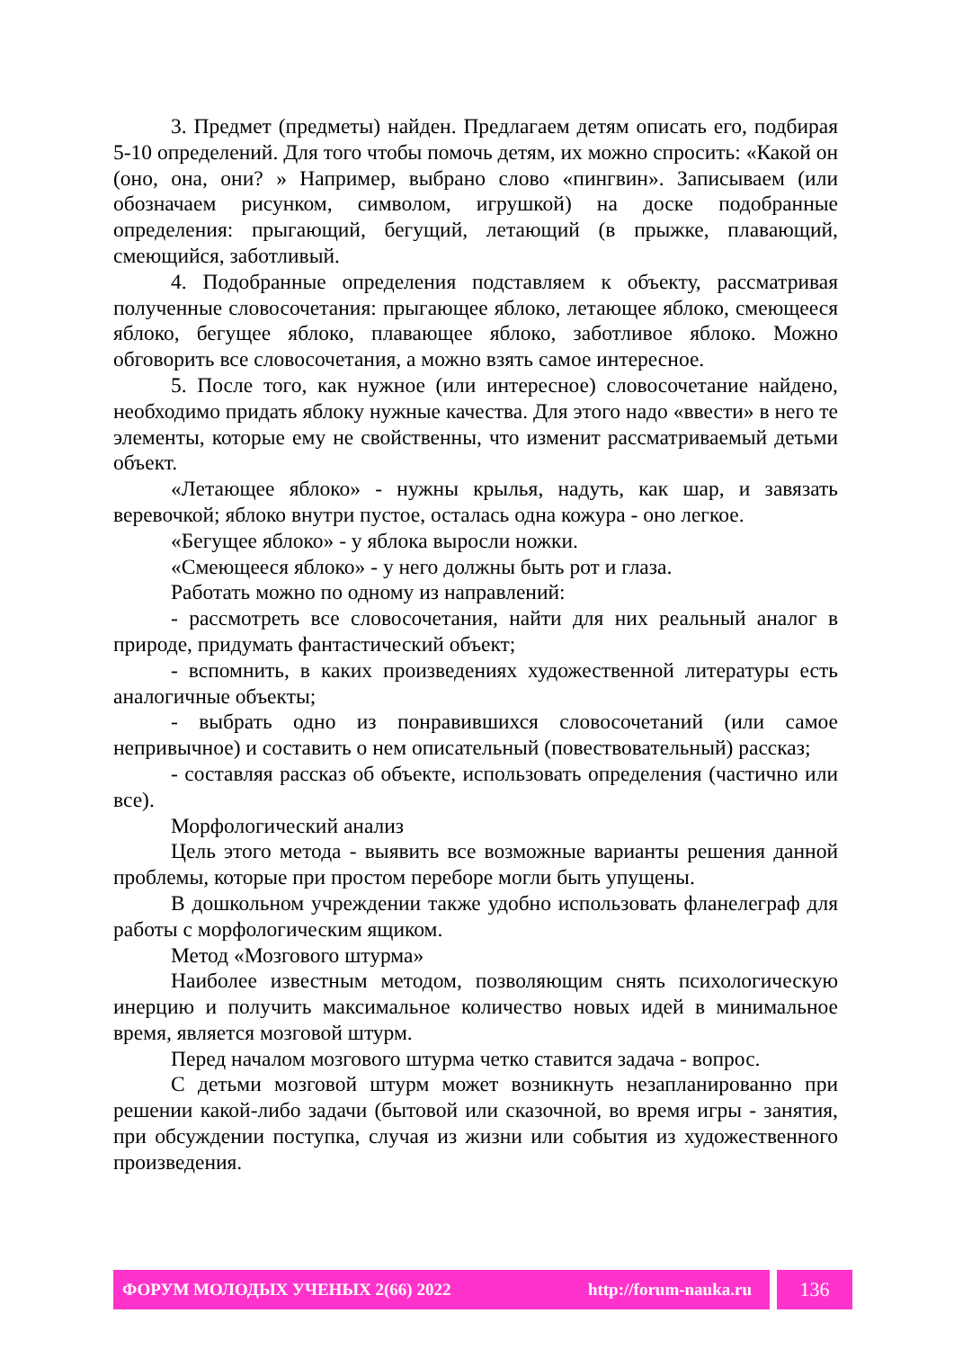3. Предмет (предметы) найден. Предлагаем детям описать его, подбирая 5-10 определений. Для того чтобы помочь детям, их можно спросить: «Какой он (оно, она, они? » Например, выбрано слово «пингвин». Записываем (или обозначаем рисунком, символом, игрушкой) на доске подобранные определения: прыгающий, бегущий, летающий (в прыжке, плавающий, смеющийся, заботливый.
4. Подобранные определения подставляем к объекту, рассматривая полученные словосочетания: прыгающее яблоко, летающее яблоко, смеющееся яблоко, бегущее яблоко, плавающее яблоко, заботливое яблоко. Можно обговорить все словосочетания, а можно взять самое интересное.
5. После того, как нужное (или интересное) словосочетание найдено, необходимо придать яблоку нужные качества. Для этого надо «ввести» в него те элементы, которые ему не свойственны, что изменит рассматриваемый детьми объект.
«Летающее яблоко» - нужны крылья, надуть, как шар, и завязать веревочкой; яблоко внутри пустое, осталась одна кожура - оно легкое.
«Бегущее яблоко» - у яблока выросли ножки.
«Смеющееся яблоко» - у него должны быть рот и глаза.
Работать можно по одному из направлений:
- рассмотреть все словосочетания, найти для них реальный аналог в природе, придумать фантастический объект;
- вспомнить, в каких произведениях художественной литературы есть аналогичные объекты;
- выбрать одно из понравившихся словосочетаний (или самое непривычное) и составить о нем описательный (повествовательный) рассказ;
- составляя рассказ об объекте, использовать определения (частично или все).
Морфологический анализ
Цель этого метода - выявить все возможные варианты решения данной проблемы, которые при простом переборе могли быть упущены.
В дошкольном учреждении также удобно использовать фланелеграф для работы с морфологическим ящиком.
Метод «Мозгового штурма»
Наиболее известным методом, позволяющим снять психологическую инерцию и получить максимальное количество новых идей в минимальное время, является мозговой штурм.
Перед началом мозгового штурма четко ставится задача - вопрос.
С детьми мозговой штурм может возникнуть незапланированно при решении какой-либо задачи (бытовой или сказочной, во время игры - занятия, при обсуждении поступка, случая из жизни или события из художественного произведения.
ФОРУМ МОЛОДЫХ УЧЕНЫХ 2(66) 2022 http://forum-nauka.ru
136